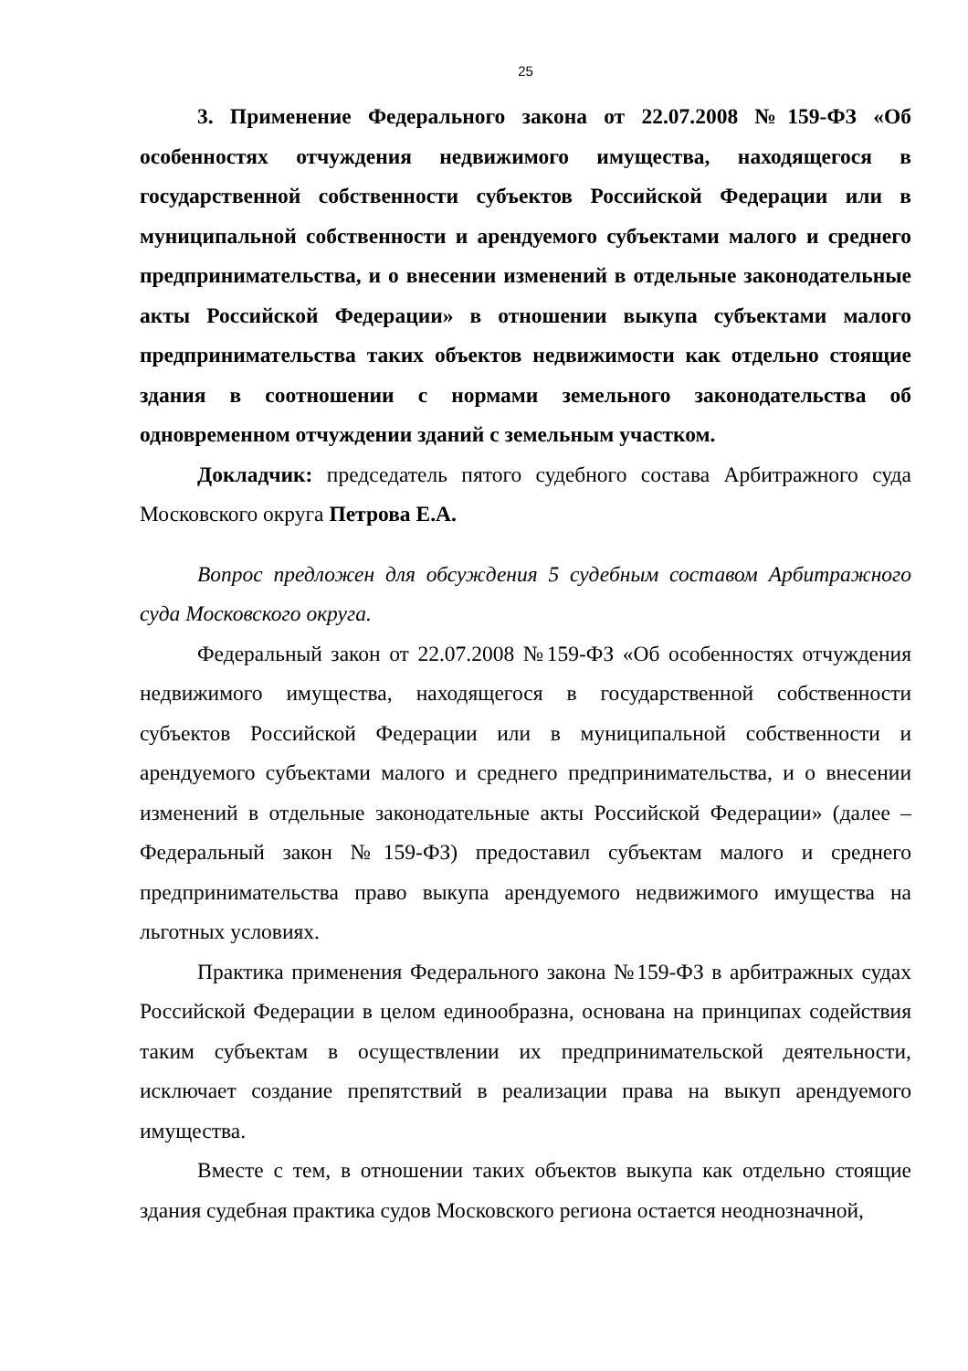25
3. Применение Федерального закона от 22.07.2008 №159-ФЗ «Об особенностях отчуждения недвижимого имущества, находящегося в государственной собственности субъектов Российской Федерации или в муниципальной собственности и арендуемого субъектами малого и среднего предпринимательства, и о внесении изменений в отдельные законодательные акты Российской Федерации» в отношении выкупа субъектами малого предпринимательства таких объектов недвижимости как отдельно стоящие здания в соотношении с нормами земельного законодательства об одновременном отчуждении зданий с земельным участком.
Докладчик: председатель пятого судебного состава Арбитражного суда Московского округа Петрова Е.А.
Вопрос предложен для обсуждения 5 судебным составом Арбитражного суда Московского округа.
Федеральный закон от 22.07.2008 №159-ФЗ «Об особенностях отчуждения недвижимого имущества, находящегося в государственной собственности субъектов Российской Федерации или в муниципальной собственности и арендуемого субъектами малого и среднего предпринимательства, и о внесении изменений в отдельные законодательные акты Российской Федерации» (далее – Федеральный закон №159-ФЗ) предоставил субъектам малого и среднего предпринимательства право выкупа арендуемого недвижимого имущества на льготных условиях.
Практика применения Федерального закона №159-ФЗ в арбитражных судах Российской Федерации в целом единообразна, основана на принципах содействия таким субъектам в осуществлении их предпринимательской деятельности, исключает создание препятствий в реализации права на выкуп арендуемого имущества.
Вместе с тем, в отношении таких объектов выкупа как отдельно стоящие здания судебная практика судов Московского региона остается неоднозначной,